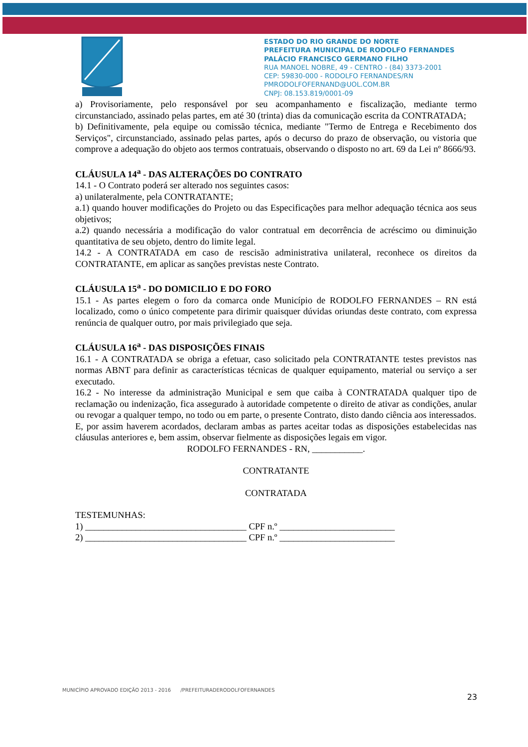ESTADO DO RIO GRANDE DO NORTE
PREFEITURA MUNICIPAL DE RODOLFO FERNANDES
PALÁCIO FRANCISCO GERMANO FILHO
RUA MANOEL NOBRE, 49 - CENTRO - (84) 3373-2001
CEP: 59830-000 - RODOLFO FERNANDES/RN
PMRODOLFOFERNAND@UOL.COM.BR
CNPJ: 08.153.819/0001-09
a) Provisoriamente, pelo responsável por seu acompanhamento e fiscalização, mediante termo circunstanciado, assinado pelas partes, em até 30 (trinta) dias da comunicação escrita da CONTRATADA;
b) Definitivamente, pela equipe ou comissão técnica, mediante "Termo de Entrega e Recebimento dos Serviços", circunstanciado, assinado pelas partes, após o decurso do prazo de observação, ou vistoria que comprove a adequação do objeto aos termos contratuais, observando o disposto no art. 69 da Lei nº 8666/93.
CLÁUSULA 14<sup>a</sup> - DAS ALTERAÇÕES DO CONTRATO
14.1 - O Contrato poderá ser alterado nos seguintes casos:
a) unilateralmente, pela CONTRATANTE;
a.1) quando houver modificações do Projeto ou das Especificações para melhor adequação técnica aos seus objetivos;
a.2) quando necessária a modificação do valor contratual em decorrência de acréscimo ou diminuição quantitativa de seu objeto, dentro do limite legal.
14.2 - A CONTRATADA em caso de rescisão administrativa unilateral, reconhece os direitos da CONTRATANTE, em aplicar as sanções previstas neste Contrato.
CLÁUSULA 15<sup>a</sup> - DO DOMICILIO E DO FORO
15.1 - As partes elegem o foro da comarca onde Município de RODOLFO FERNANDES – RN está localizado, como o único competente para dirimir quaisquer dúvidas oriundas deste contrato, com expressa renúncia de qualquer outro, por mais privilegiado que seja.
CLÁUSULA 16<sup>a</sup> - DAS DISPOSIÇÕES FINAIS
16.1 - A CONTRATADA se obriga a efetuar, caso solicitado pela CONTRATANTE testes previstos nas normas ABNT para definir as características técnicas de qualquer equipamento, material ou serviço a ser executado.
16.2 - No interesse da administração Municipal e sem que caiba à CONTRATADA qualquer tipo de reclamação ou indenização, fica assegurado à autoridade competente o direito de ativar as condições, anular ou revogar a qualquer tempo, no todo ou em parte, o presente Contrato, disto dando ciência aos interessados.
E, por assim haverem acordados, declaram ambas as partes aceitar todas as disposições estabelecidas nas cláusulas anteriores e, bem assim, observar fielmente as disposições legais em vigor.
RODOLFO FERNANDES - RN, ___________.
CONTRATANTE
CONTRATADA
TESTEMUNHAS:
1) ___________________________________ CPF n.º _________________________
2) ___________________________________ CPF n.º _________________________
MUNICÍPIO APROVADO EDIÇÃO 2013 - 2016 /PREFEITURADERODOLFOFERNANDES
23